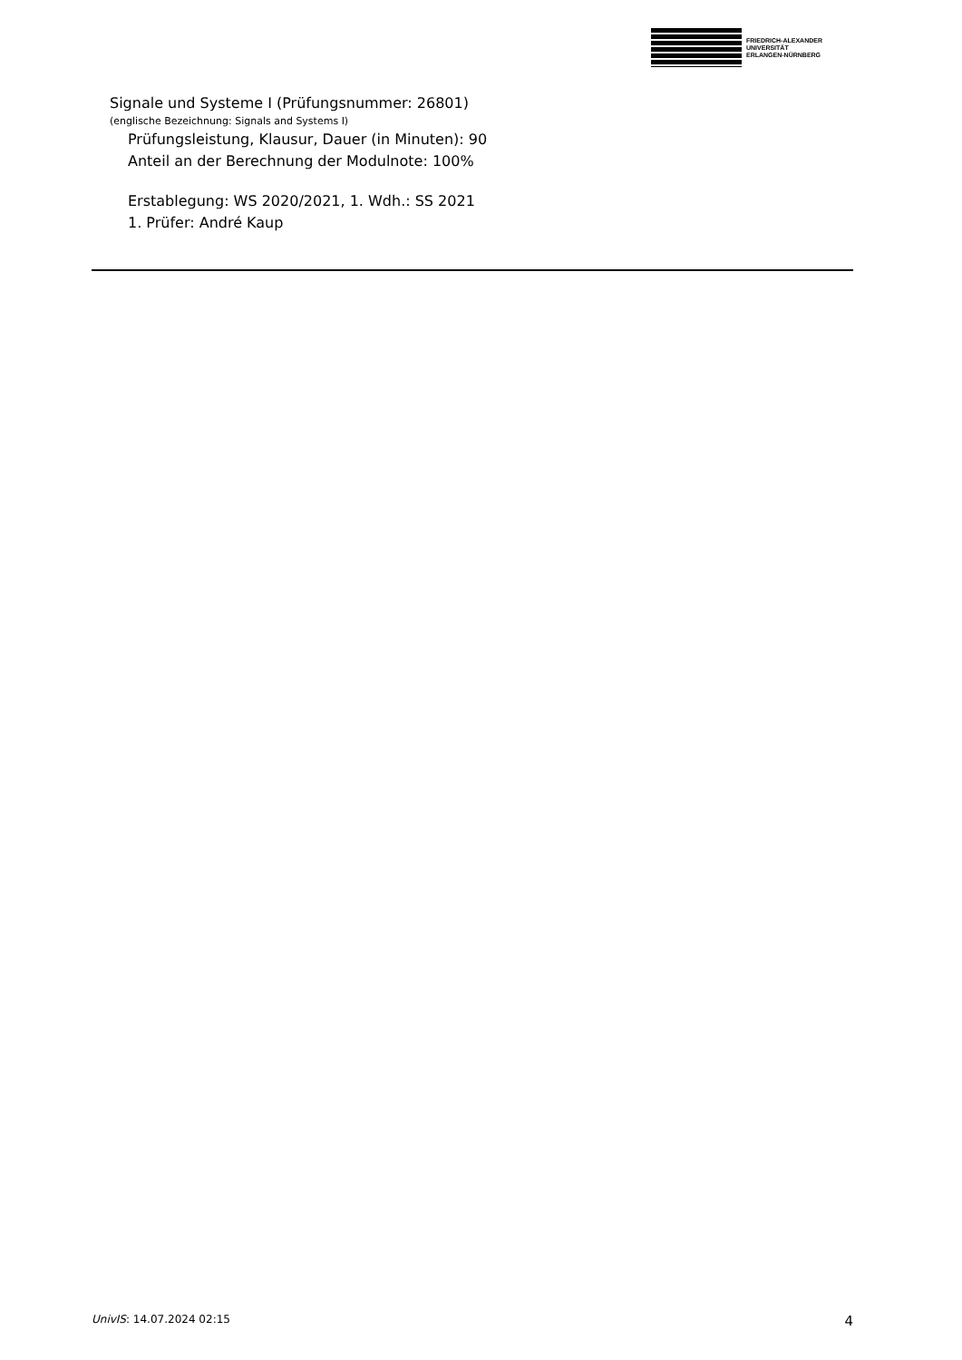FRIEDRICH-ALEXANDER
UNIVERSITÄT
ERLANGEN-NÜRNBERG
Signale und Systeme I (Prüfungsnummer: 26801)
(englische Bezeichnung: Signals and Systems I)
Prüfungsleistung, Klausur, Dauer (in Minuten): 90
Anteil an der Berechnung der Modulnote: 100%
Erstablegung: WS 2020/2021, 1. Wdh.: SS 2021
1. Prüfer: André Kaup
UnivIS: 14.07.2024 02:15 4